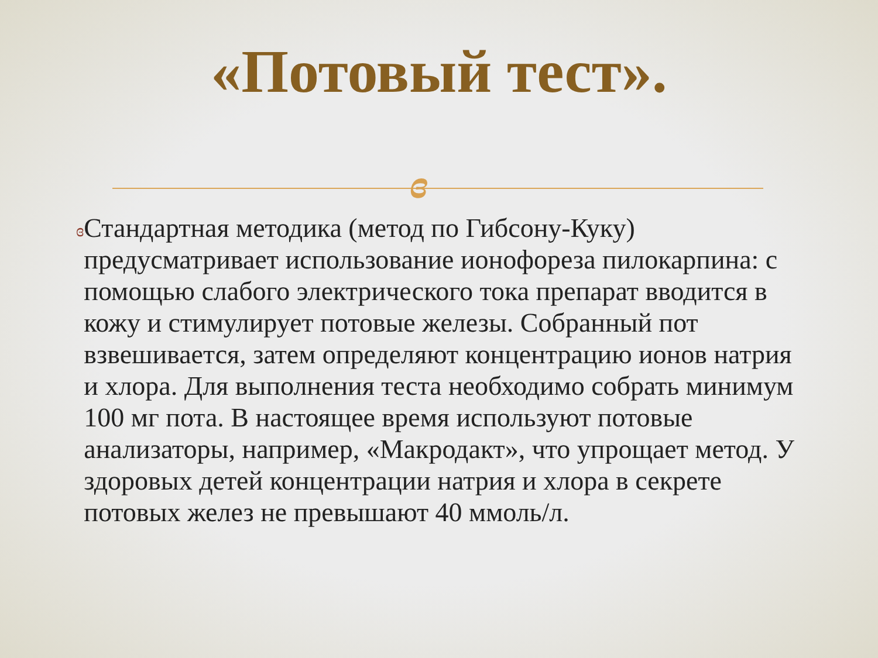«Потовый тест».
ɞ
ɞ
Стандартная методика (метод по Гибсону-Куку) предусматривает использование ионофореза пилокарпина: с помощью слабого электрического тока препарат вводится в кожу и стимулирует потовые железы. Собранный пот взвешивается, затем определяют концентрацию ионов натрия и хлора. Для выполнения теста необходимо собрать минимум 100 мг пота. В настоящее время используют потовые анализаторы, например, «Макродакт», что упрощает метод. У здоровых детей концентрации натрия и хлора в секрете потовых желез не превышают 40 ммоль/л.